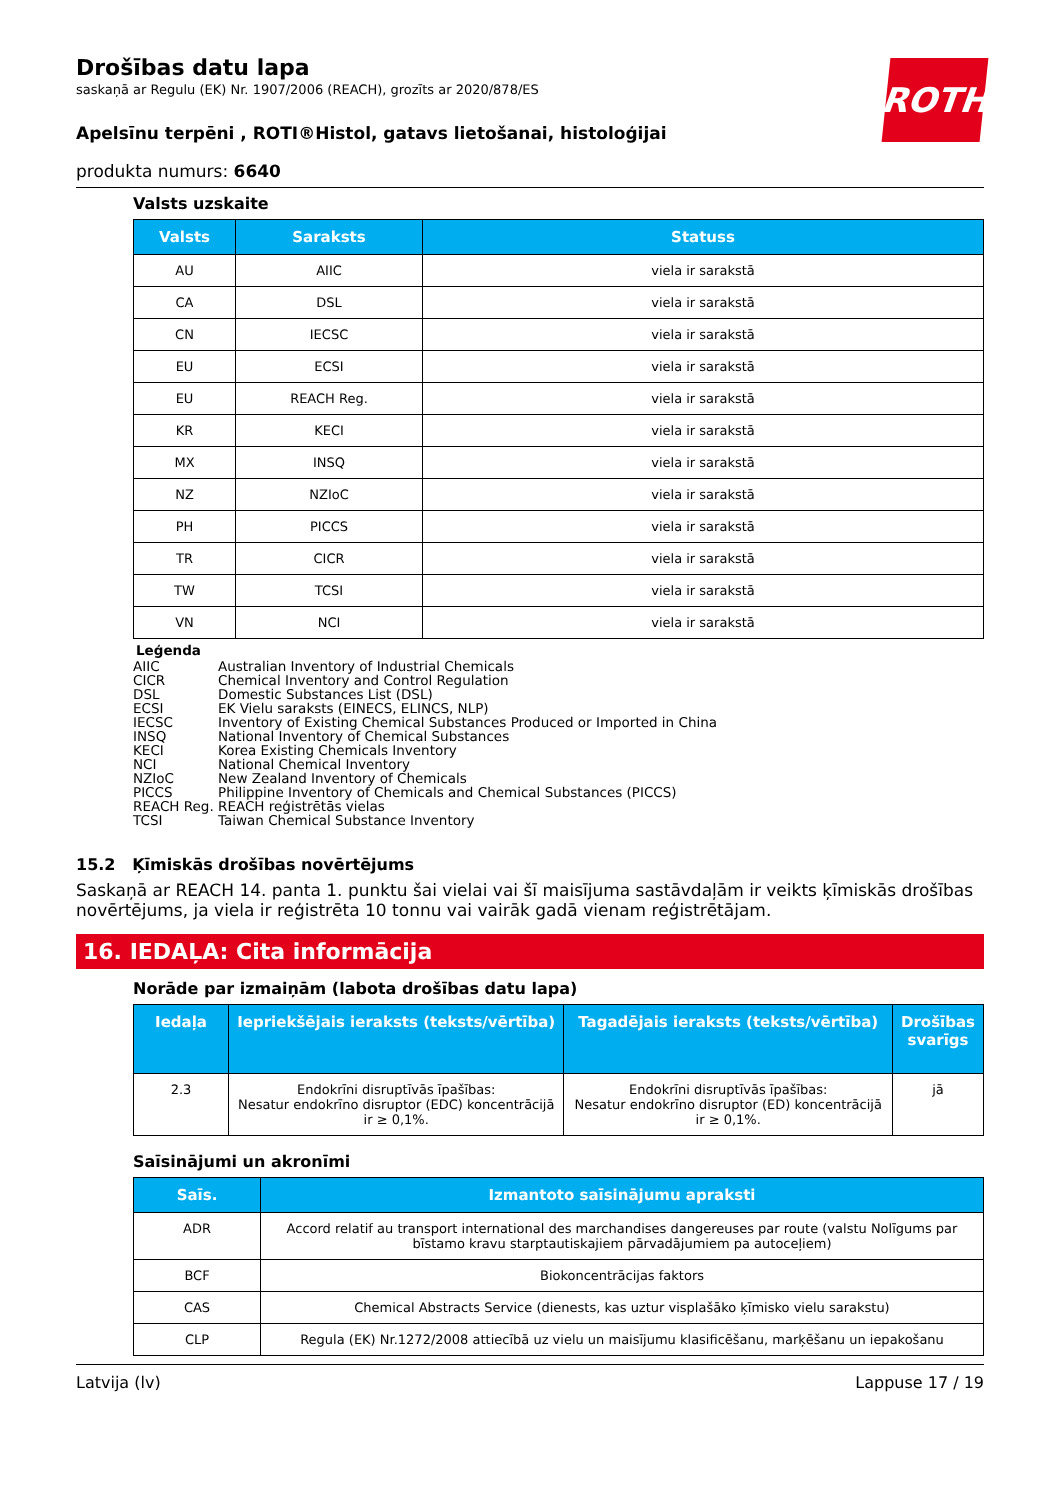ROTH
Drošības datu lapa
saskaņā ar Regulu (EK) Nr. 1907/2006 (REACH), grozīts ar 2020/878/ES
Apelsīnu terpēni , ROTI®Histol, gatavs lietošanai, histoloģijai
produkta numurs: 6640
Valsts uzskaite
| Valsts | Saraksts | Statuss |
| --- | --- | --- |
| AU | AIIC | viela ir sarakstā |
| CA | DSL | viela ir sarakstā |
| CN | IECSC | viela ir sarakstā |
| EU | ECSI | viela ir sarakstā |
| EU | REACH Reg. | viela ir sarakstā |
| KR | KECI | viela ir sarakstā |
| MX | INSQ | viela ir sarakstā |
| NZ | NZIoC | viela ir sarakstā |
| PH | PICCS | viela ir sarakstā |
| TR | CICR | viela ir sarakstā |
| TW | TCSI | viela ir sarakstā |
| VN | NCI | viela ir sarakstā |
Leģenda
AIIC Australian Inventory of Industrial Chemicals
CICR Chemical Inventory and Control Regulation
DSL Domestic Substances List (DSL)
ECSI EK Vielu saraksts (EINECS, ELINCS, NLP)
IECSC Inventory of Existing Chemical Substances Produced or Imported in China
INSQ National Inventory of Chemical Substances
KECI Korea Existing Chemicals Inventory
NCI National Chemical Inventory
NZIoC New Zealand Inventory of Chemicals
PICCS Philippine Inventory of Chemicals and Chemical Substances (PICCS)
REACH Reg. REACH reģistrētās vielas
TCSI Taiwan Chemical Substance Inventory
15.2 Ķīmiskās drošības novērtējums
Saskaņā ar REACH 14. panta 1. punktu šai vielai vai šī maisījuma sastāvdaļām ir veikts ķīmiskās drošības novērtējums, ja viela ir reģistrēta 10 tonnu vai vairāk gadā vienam reģistrētājam.
16. IEDAĻA: Cita informācija
Norāde par izmaiņām (labota drošības datu lapa)
| Iedaļa | Iepriekšējais ieraksts (teksts/vērtība) | Tagadējais ieraksts (teksts/vērtība) | Drošības svarīgs |
| --- | --- | --- | --- |
| 2.3 | Endokrīni disruptīvās īpašības: Nesatur endokrīno disruptor (EDC) koncentrācijā ir ≥ 0,1%. | Endokrīni disruptīvās īpašības: Nesatur endokrīno disruptor (ED) koncentrācijā ir ≥ 0,1%. | jā |
Saīsinājumi un akronīmi
| Saīs. | Izmantoto saīsinājumu apraksti |
| --- | --- |
| ADR | Accord relatif au transport international des marchandises dangereuses par route (valstu Nolīgums par bīstamo kravu starptautiskajiem pārvadājumiem pa autoceļiem) |
| BCF | Biokoncentrācijas faktors |
| CAS | Chemical Abstracts Service (dienests, kas uztur visplašāko ķīmisko vielu sarakstu) |
| CLP | Regula (EK) Nr.1272/2008 attiecībā uz vielu un maisījumu klasificēšanu, marķēšanu un iepakošanu |
Latvija (lv) Lappuse 17 / 19